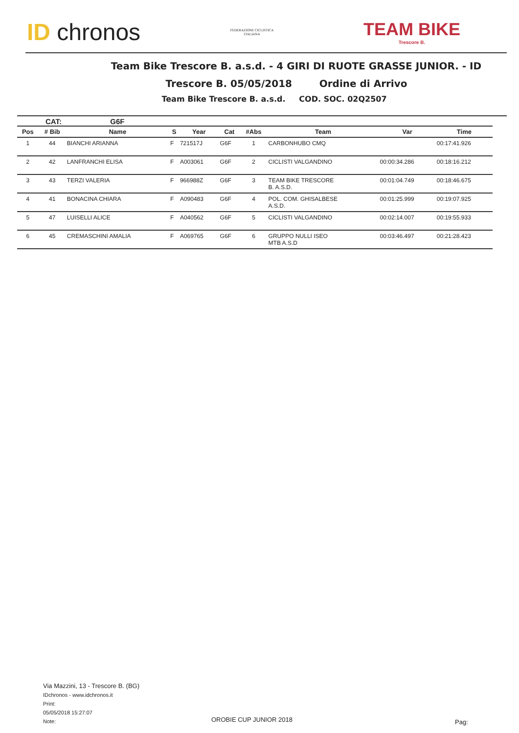ID chronos
FEDERAZIONE CICLISTICA
ITALIANA
TEAM BIKE
Trescore B.
Team Bike Trescore B. a.s.d. - 4 GIRI DI RUOTE GRASSE JUNIOR. - ID
Trescore B. 05/05/2018 Ordine di Arrivo
Team Bike Trescore B. a.s.d. COD. SOC. 02Q2507
CAT: G6F
| Pos | # Bib | Name | S | Year | Cat | #Abs | Team | Var | Time |
| --- | --- | --- | --- | --- | --- | --- | --- | --- | --- |
| 1 | 44 | BIANCHI ARIANNA | F | 721517J | G6F | 1 | CARBONHUBO CMQ | | 00:17:41.926 |
| 2 | 42 | LANFRANCHI ELISA | F | A003061 | G6F | 2 | CICLISTI VALGANDINO | 00:00:34.286 | 00:18:16.212 |
| 3 | 43 | TERZI VALERIA | F | 966988Z | G6F | 3 | TEAM BIKE TRESCORE B. A.S.D. | 00:01:04.749 | 00:18:46.675 |
| 4 | 41 | BONACINA CHIARA | F | A090483 | G6F | 4 | POL. COM. GHISALBESE A.S.D. | 00:01:25.999 | 00:19:07.925 |
| 5 | 47 | LUISELLI ALICE | F | A040562 | G6F | 5 | CICLISTI VALGANDINO | 00:02:14.007 | 00:19:55.933 |
| 6 | 45 | CREMASCHINI AMALIA | F | A069765 | G6F | 6 | GRUPPO NULLI ISEO MTB A.S.D | 00:03:46.497 | 00:21:28.423 |
Via Mazzini, 13 - Trescore B. (BG)
IDchronos - www.idchronos.it
Print:
05/05/2018 15:27:07
Note:
OROBIE CUP JUNIOR 2018 Pag: